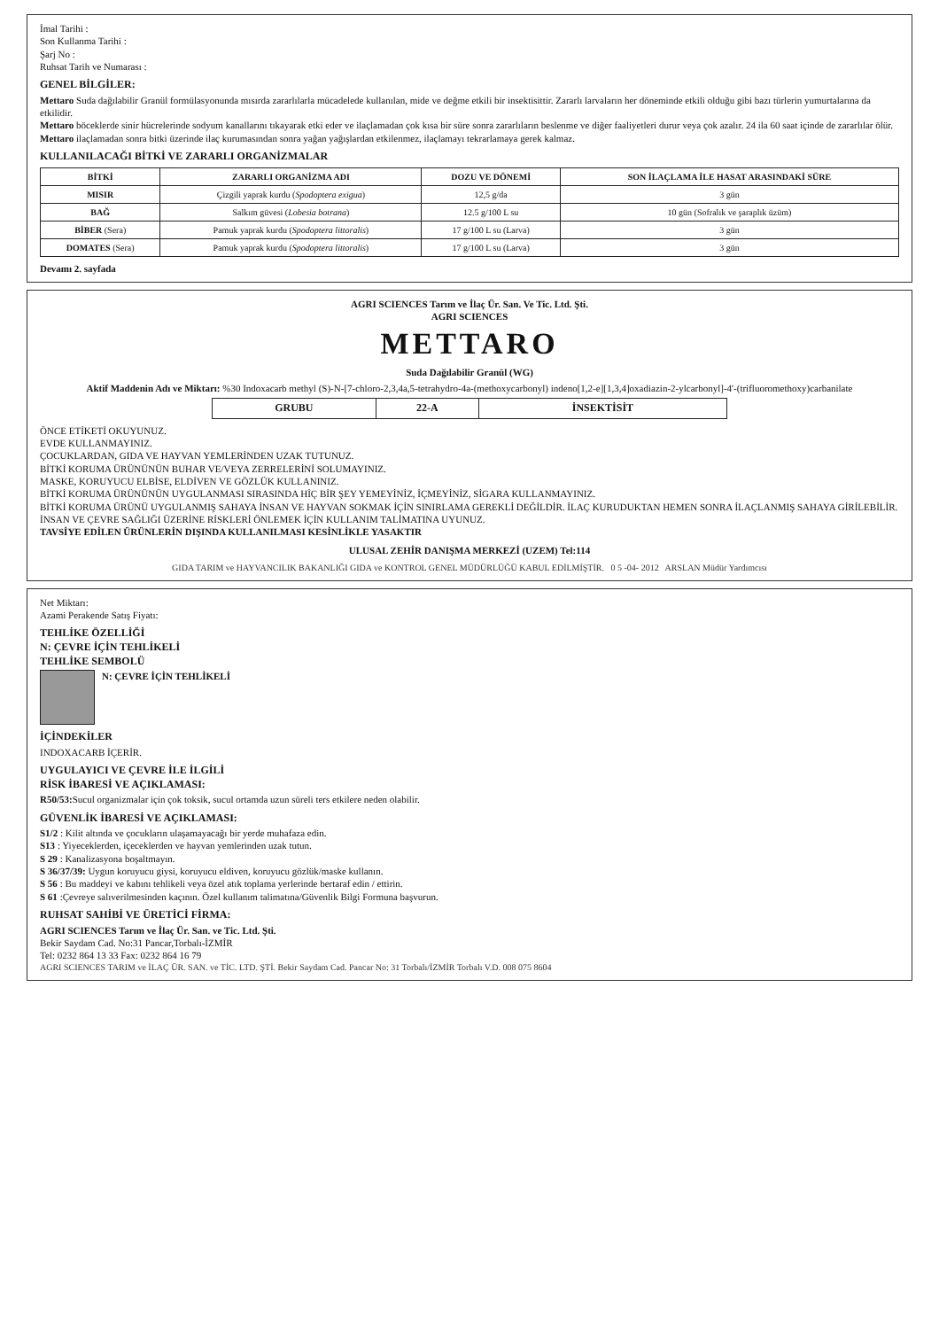İmal Tarihi :
Son Kullanma Tarihi :
Şarj No :
Ruhsat Tarih ve Numarası :
GENEL BİLGİLER:
Mettaro Suda dağılabilir Granül formülasyonunda mısırda zararlılarla mücadelede kullanılan, mide ve değme etkili bir insektisittir. Zararlı larvaların her döneminde etkili olduğu gibi bazı türlerin yumurtalarına da etkilidir.
Mettaro böceklerde sinir hücrelerinde sodyum kanallarını tıkayarak etki eder ve ilaçlamadan çok kısa bir süre sonra zararlıların beslenme ve diğer faaliyetleri durur veya çok azalır. 24 ila 60 saat içinde de zararlılar ölür.
Mettaro ilaçlamadan sonra bitki üzerinde ilaç kurumasından sonra yağan yağışlardan etkilenmez, ilaçlamayı tekrarlamaya gerek kalmaz.
KULLANILACAĞI BİTKİ VE ZARARLI ORGANİZMALAR
| BİTKİ | ZARARLI ORGANİZMA ADI | DOZU VE DÖNEMİ | SON İLAÇLAMA İLE HASAT ARASINDAKİ SÜRE |
| --- | --- | --- | --- |
| MISIR | Çizgili yaprak kurdu ( Spodoptera exigua ) | 12,5 g/da | 3 gün |
| BAĞ | Salkım güvesi ( Lobesia botrana ) | 12.5 g/100 L su | 10 gün (Sofralık ve şaraplık üzüm) |
| BİBER (Sera) | Pamuk yaprak kurdu ( Spodoptera littoralis ) | 17 g/100 L su (Larva) | 3 gün |
| DOMATES (Sera) | Pamuk yaprak kurdu ( Spodoptera littoralis ) | 17 g/100 L su (Larva) | 3 gün |
Devamı 2. sayfada
AGRI SCIENCES Tarım ve İlaç Ür. San. Ve Tic. Ltd. Şti.
AGRI SCIENCES
METTARO
Suda Dağılabilir Granül (WG)
Aktif Maddenin Adı ve Miktarı: %30 Indoxacarb methyl (S)-N-[7-chloro-2,3,4a,5-tetrahydro-4a-(methoxycarbonyl) indeno[1,2-e][1,3,4]oxadiazin-2-ylcarbonyl]-4'-(trifluoromethoxy)carbanilate
| GRUBU | 22-A | İNSEKTİSİT |
ÖNCE ETİKETİ OKUYUNUZ.
EVDE KULLANMAYINIZ.
ÇOCUKLARDAN, GIDA VE HAYVAN YEMLERİNDEN UZAK TUTUNUZ.
BİTKİ KORUMA ÜRÜNÜNÜN BUHAR VE/VEYA ZERRELERİNİ SOLUMAYINIZ.
MASKE, KORUYUCU ELBİSE, ELDİVEN VE GÖZLÜK KULLANINIZ.
BİTKİ KORUMA ÜRÜNÜNÜN UYGULANMASI SIRASINDA HİÇ BİR ŞEY YEMEYİNİZ, İÇMEYİNİZ, SİGARA KULLANMAYINIZ.
BİTKİ KORUMA ÜRÜNÜ UYGULANMIŞ SAHAYA İNSAN VE HAYVAN SOKMAK İÇİN SINIRLAMA GEREKLİ DEĞİLDİR. İLAÇ KURUDUKTAN HEMEN SONRA İLAÇLANMIŞ SAHAYA GİRİLEBİLİR.
İNSAN VE ÇEVRE SAĞLIĞI ÜZERİNE RİSKLERİ ÖNLEMEK İÇİN KULLANIM TALİMATINA UYUNUZ.
TAVSİYE EDİLEN ÜRÜNLERİN DIŞINDA KULLANILMASI KESİNLİKLE YASAKTIR
ULUSAL ZEHİR DANIŞMA MERKEZİ (UZEM) Tel:114
GIDA TARIM ve HAYVANCILIK BAKANLIĞI GIDA ve KONTROL GENEL MÜDÜRLÜĞÜ KABUL EDİLMİŞTİR. 0 5 -04- 2012 ARSLAN Müdür Yardımcısı
Net Miktarı:
Azami Perakende Satış Fiyatı:
TEHLİKE ÖZELLİĞİ
N: ÇEVRE İÇİN TEHLİKELİ
TEHLİKE SEMBOLÜ
N: ÇEVRE İÇİN TEHLİKELİ
İÇİNDEKİLER
INDOXACARB İÇERİR.
UYGULAYICI VE ÇEVRE İLE İLGİLİ
RİSK İBARESİ VE AÇIKLAMASI:
R50/53: Sucul organizmalar için çok toksik, sucul ortamda uzun süreli ters etkilere neden olabilir.
GÜVENLİK İBARESİ VE AÇIKLAMASI:
S1/2 : Kilit altında ve çocukların ulaşamayacağı bir yerde muhafaza edin.
S13 : Yiyeceklerden, içeceklerden ve hayvan yemlerinden uzak tutun.
S 29 : Kanalizasyona boşaltmayın.
S 36/37/39: Uygun koruyucu giysi, koruyucu eldiven, koruyucu gözlük/maske kullanın.
S 56 : Bu maddeyi ve kabını tehlikeli veya özel atık toplama yerlerinde bertaraf edin / ettirin.
S 61 :Çevreye salıverilmesinden kaçının. Özel kullanım talimatına/Güvenlik Bilgi Formuna başvurun.
RUHSAT SAHİBİ VE ÜRETİCİ FİRMA:
AGRI SCIENCES Tarım ve İlaç Ür. San. ve Tic. Ltd. Şti.
Bekir Saydam Cad. No:31 Pancar,Torbalı-İZMİR
Tel: 0232 864 13 33 Fax: 0232 864 16 79
AGRI SCIENCES TARIM ve İLAÇ ÜR. SAN. ve TİC. LTD. ŞTİ. Bekir Saydam Cad. Pancar No: 31 Torbalı/İZMİR Torbalı V.D. 008 075 8604